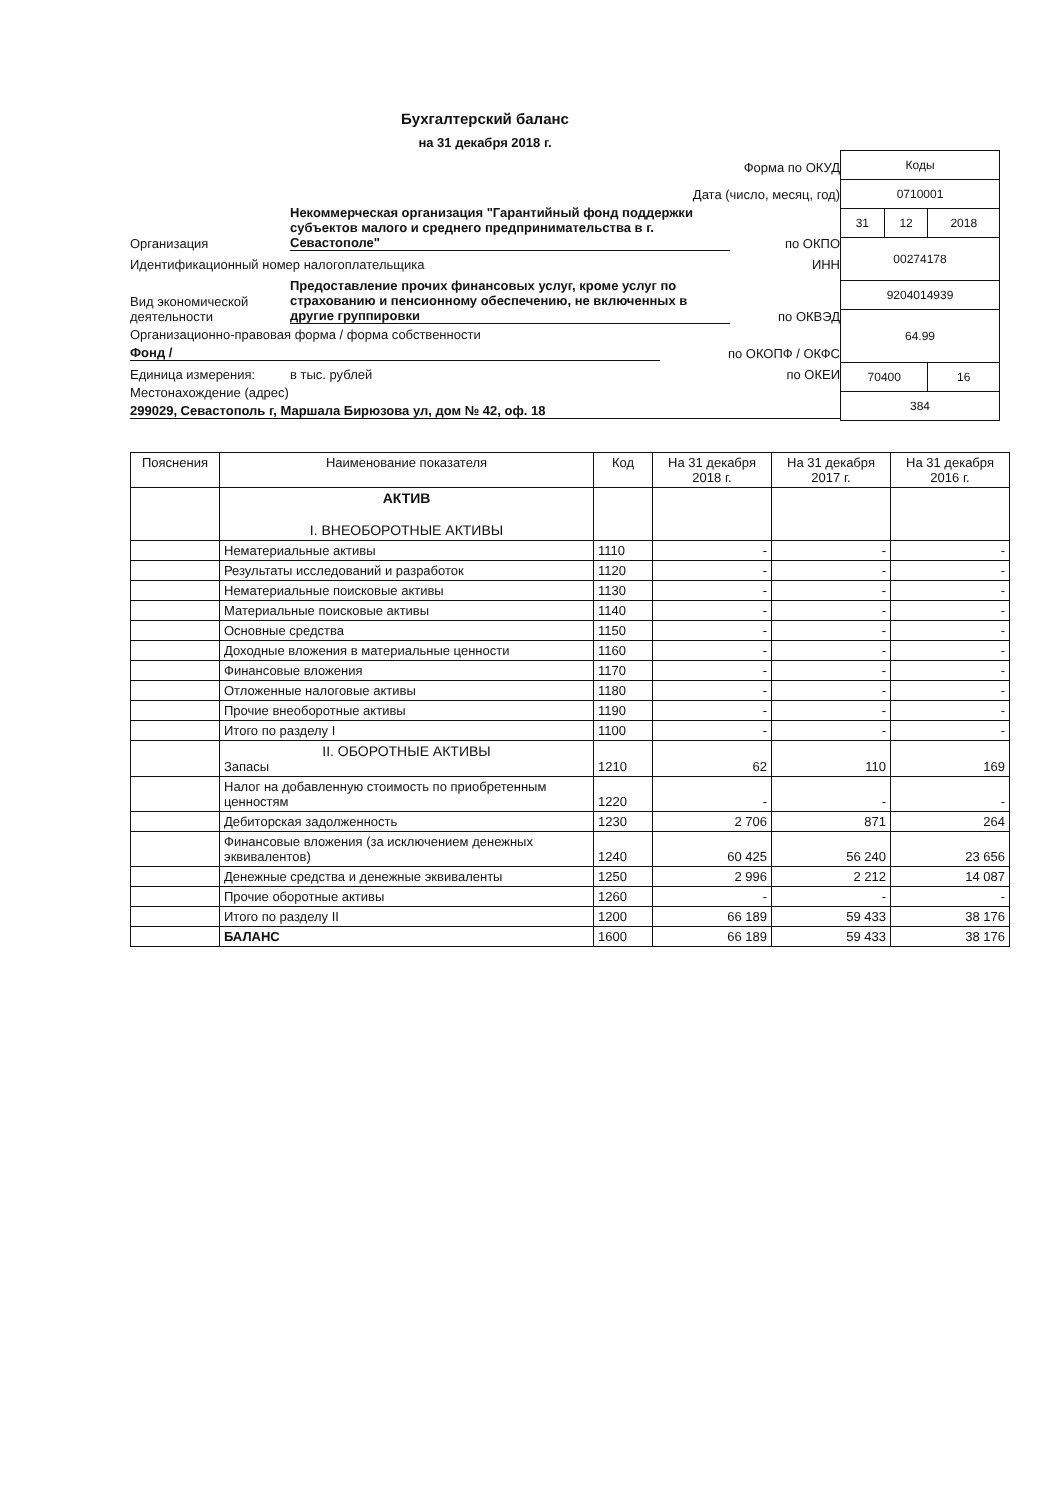Бухгалтерский баланс
на 31 декабря 2018 г.
Форма по ОКУД
Дата (число, месяц, год)
Организация Некоммерческая организация "Гарантийный фонд поддержки субъектов малого и среднего предпринимательства в г. Севастополе" по ОКПО
Идентификационный номер налогоплательщика ИНН
Вид экономической деятельности Предоставление прочих финансовых услуг, кроме услуг по страхованию и пенсионному обеспечению, не включенных в другие группировки по ОКВЭД
Организационно-правовая форма / форма собственности
Фонд / по ОКОПФ / ОКФС
Единица измерения: в тыс. рублей по ОКЕИ
Местонахождение (адрес)
299029, Севастополь г, Маршала Бирюзова ул, дом № 42, оф. 18
| Коды | | |
| 0710001 | | |
| 31 | 12 | 2018 |
| 00274178 | | |
| 9204014939 | | |
| 64.99 | | |
| 70400 | | 16 |
| 384 | | |
| Пояснения | Наименование показателя | Код | На 31 декабря 2018 г. | На 31 декабря 2017 г. | На 31 декабря 2016 г. |
| --- | --- | --- | --- | --- | --- |
| | АКТИВ I. ВНЕОБОРОТНЫЕ АКТИВЫ | | | | |
| | Нематериальные активы | 1110 | - | - | - |
| | Результаты исследований и разработок | 1120 | - | - | - |
| | Нематериальные поисковые активы | 1130 | - | - | - |
| | Материальные поисковые активы | 1140 | - | - | - |
| | Основные средства | 1150 | - | - | - |
| | Доходные вложения в материальные ценности | 1160 | - | - | - |
| | Финансовые вложения | 1170 | - | - | - |
| | Отложенные налоговые активы | 1180 | - | - | - |
| | Прочие внеоборотные активы | 1190 | - | - | - |
| | Итого по разделу I | 1100 | - | - | - |
| | II. ОБОРОТНЫЕ АКТИВЫ Запасы | 1210 | 62 | 110 | 169 |
| | Налог на добавленную стоимость по приобретенным ценностям | 1220 | - | - | - |
| | Дебиторская задолженность | 1230 | 2 706 | 871 | 264 |
| | Финансовые вложения (за исключением денежных эквивалентов) | 1240 | 60 425 | 56 240 | 23 656 |
| | Денежные средства и денежные эквиваленты | 1250 | 2 996 | 2 212 | 14 087 |
| | Прочие оборотные активы | 1260 | - | - | - |
| | Итого по разделу II | 1200 | 66 189 | 59 433 | 38 176 |
| | БАЛАНС | 1600 | 66 189 | 59 433 | 38 176 |